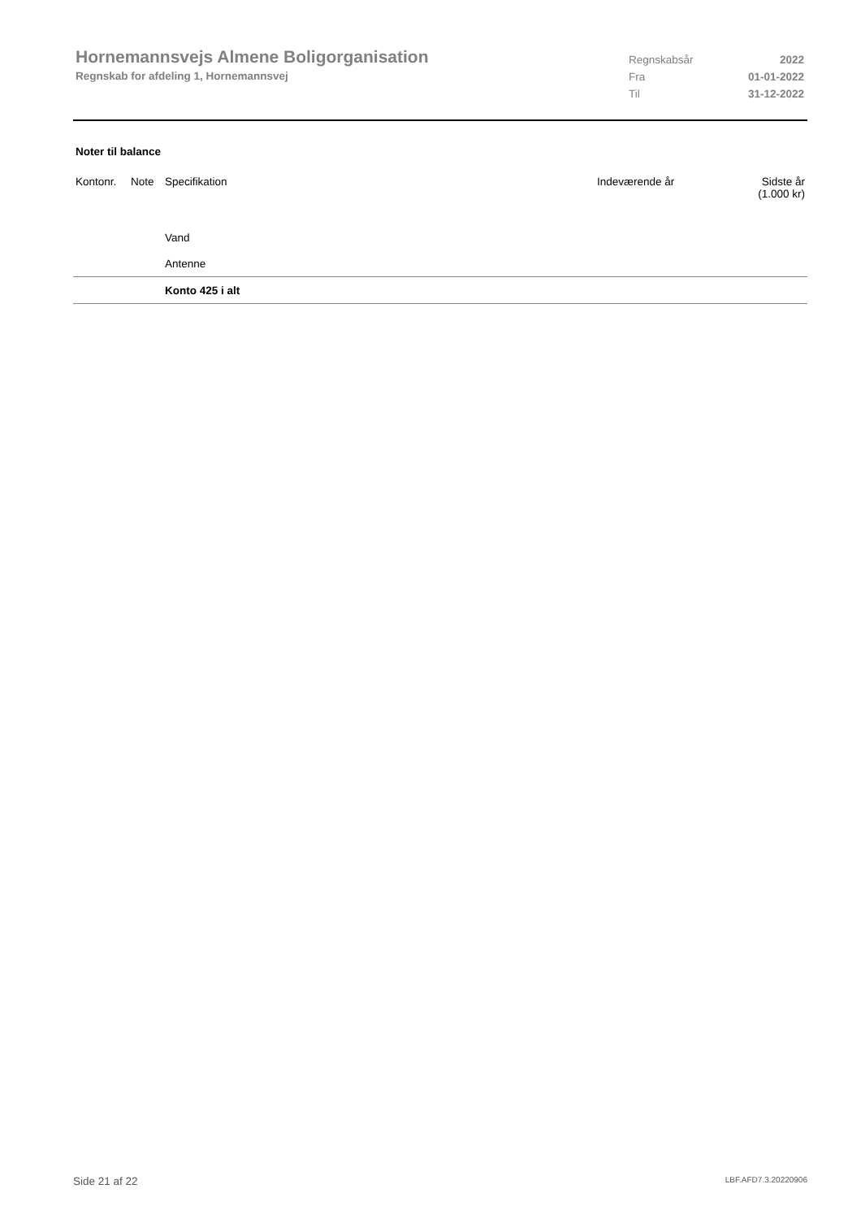Hornemannsvejs Almene Boligorganisation
Regnskab for afdeling 1, Hornemannsvej
Regnskabsår 2022
Fra 01-01-2022
Til 31-12-2022
Noter til balance
| Kontonr. | Note | Specifikation | Indeværende år | Sidste år (1.000 kr) |
| --- | --- | --- | --- | --- |
| | | Vand | | |
| | | Antenne | | |
| | | Konto 425 i alt | | |
Side 21 af 22 LBF.AFD7.3.20220906